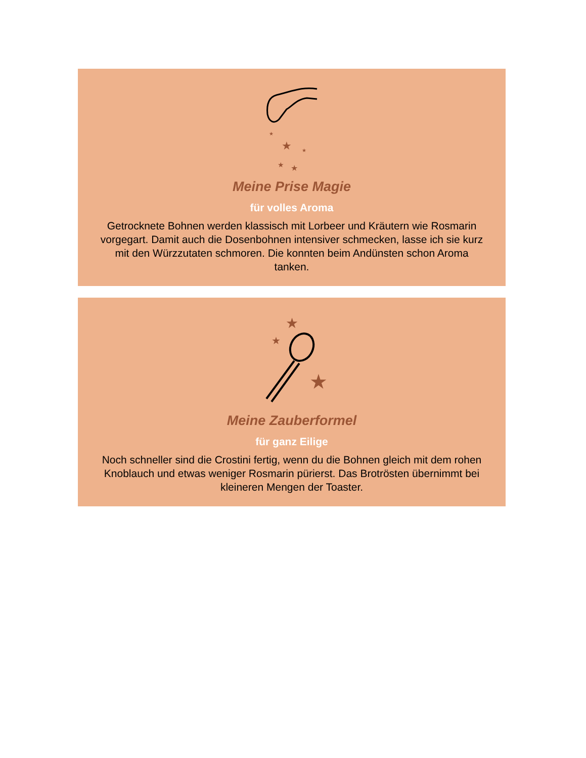★
★
★
★
★
Meine Prise Magie
für volles Aroma
Getrocknete Bohnen werden klassisch mit Lorbeer und Kräutern wie Rosmarin vorgegart. Damit auch die Dosenbohnen intensiver schmecken, lasse ich sie kurz mit den Würzzutaten schmoren. Die konnten beim Andünsten schon Aroma tanken.
★
★
★
Meine Zauberformel
für ganz Eilige
Noch schneller sind die Crostini fertig, wenn du die Bohnen gleich mit dem rohen Knoblauch und etwas weniger Rosmarin pürierst. Das Brotrösten übernimmt bei kleineren Mengen der Toaster.